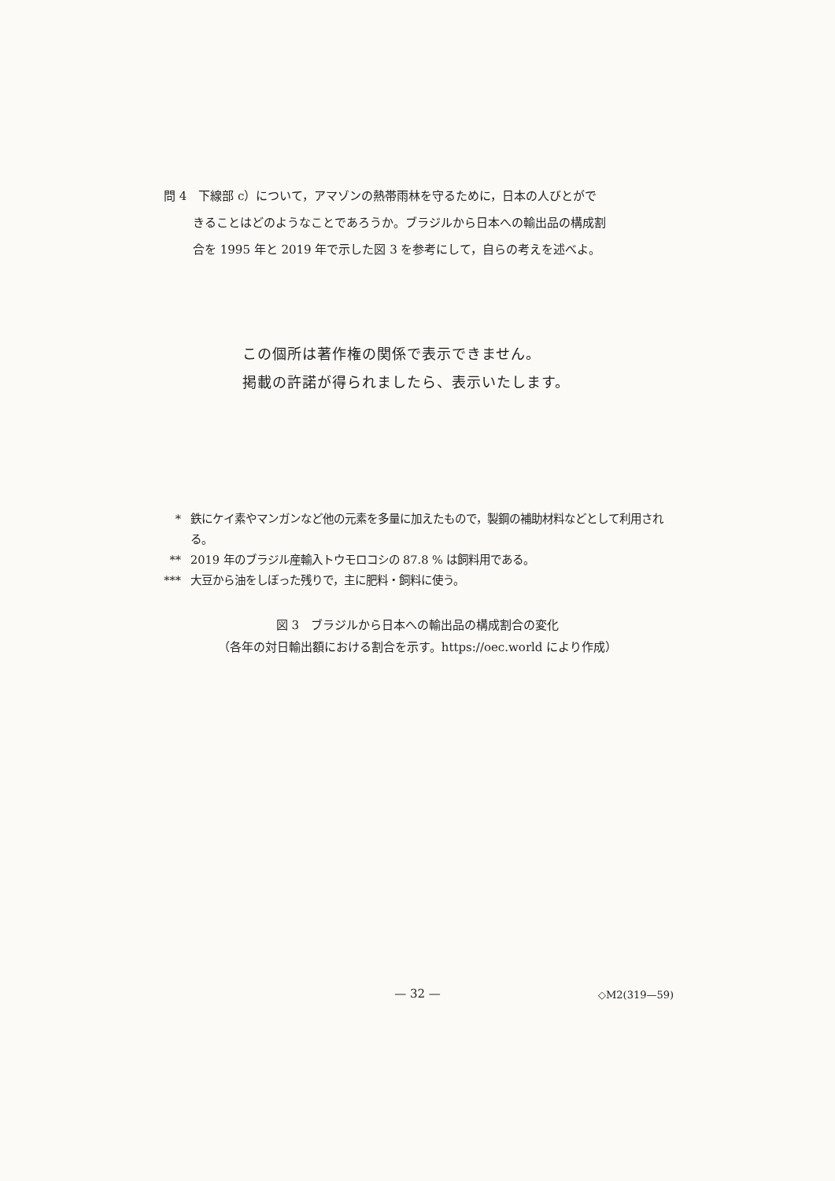問 4　下線部 c）について，アマゾンの熱帯雨林を守るために，日本の人びとがで
きることはどのようなことであろうか。ブラジルから日本への輸出品の構成割
合を 1995 年と 2019 年で示した図 3 を参考にして，自らの考えを述べよ。
この個所は著作権の関係で表示できません。
掲載の許諾が得られましたら、表示いたします。
* 鉄にケイ素やマンガンなど他の元素を多量に加えたもので，製鋼の補助材料などとして利用される。
** 2019 年のブラジル産輸入トウモロコシの 87.8 % は飼料用である。
*** 大豆から油をしぼった残りで，主に肥料・飼料に使う。
図 3　ブラジルから日本への輸出品の構成割合の変化
（各年の対日輸出額における割合を示す。https://oec.world により作成）
— 32 — ◇M2(319—59)